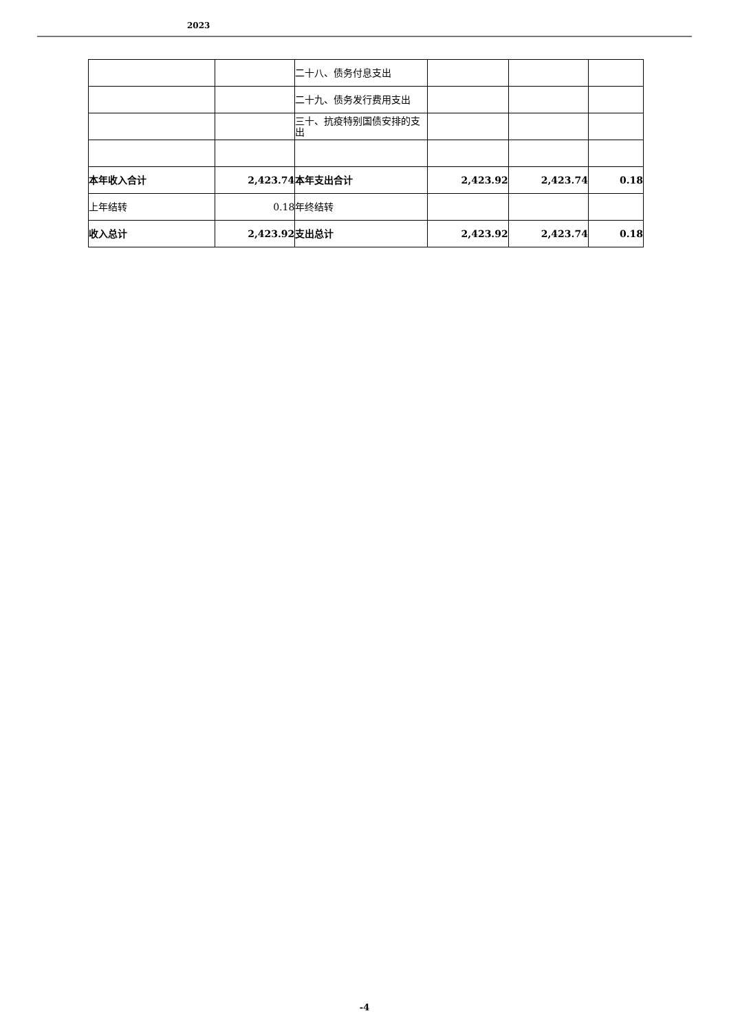2023
| | | 二十八、债务付息支出 | | | |
| | | 二十九、债务发行费用支出 | | | |
| | | 三十、抗疫特别国债安排的支出 | | | |
| 本年收入合计 | 2,423.74 | 本年支出合计 | 2,423.92 | 2,423.74 | 0.18 |
| 上年结转 | 0.18 | 年终结转 | | | |
| 收入总计 | 2,423.92 | 支出总计 | 2,423.92 | 2,423.74 | 0.18 |
-4